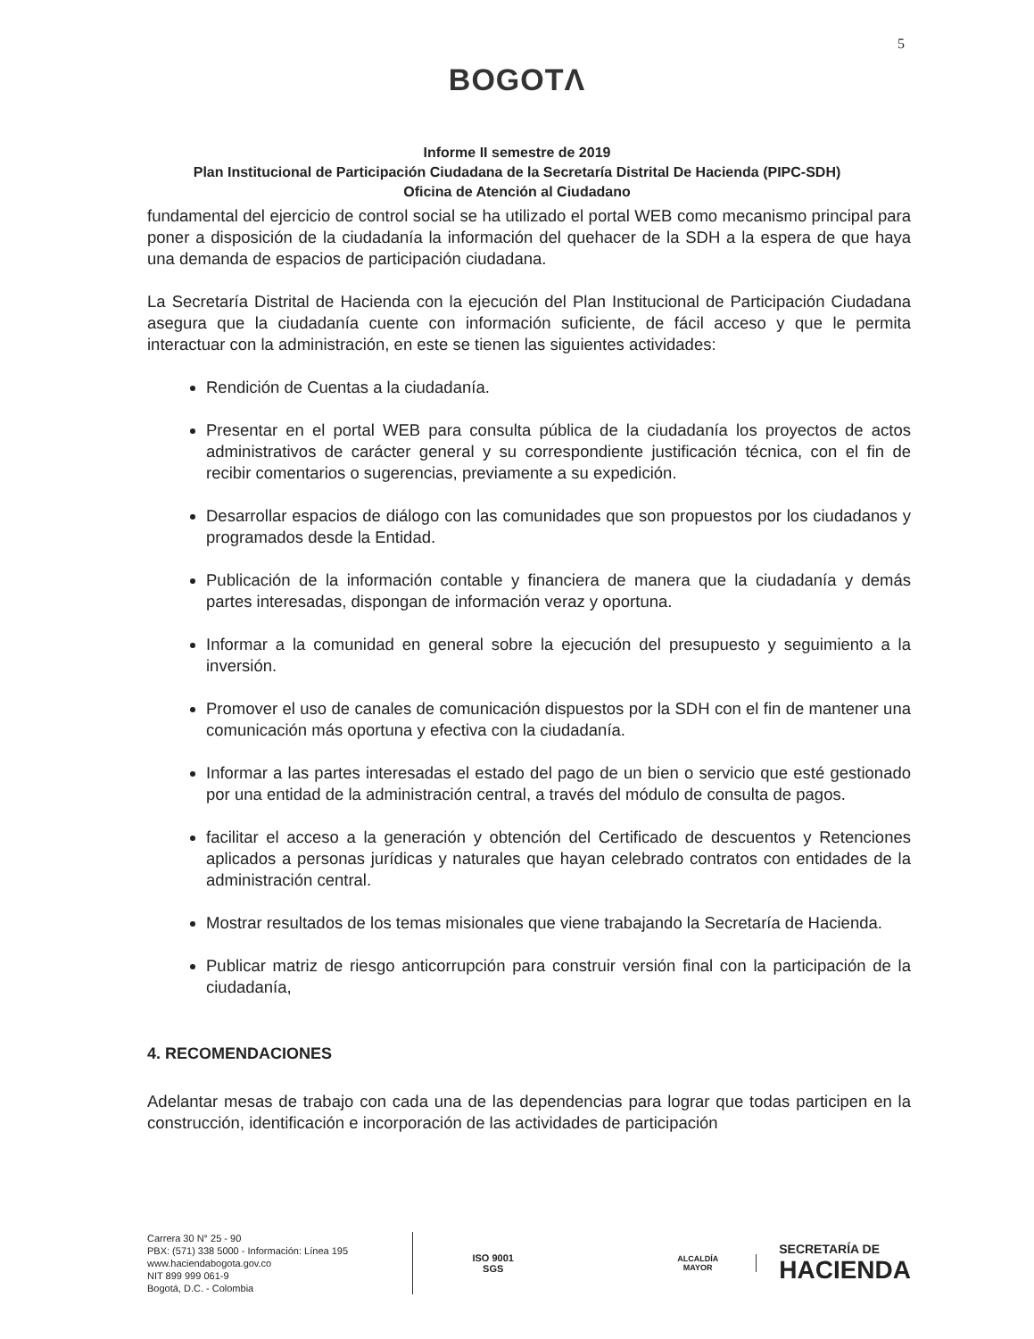5
BOGOTΛ
Informe II semestre de 2019
Plan Institucional de Participación Ciudadana de la Secretaría Distrital De Hacienda (PIPC-SDH)
Oficina de Atención al Ciudadano
fundamental del ejercicio de control social se ha utilizado el portal WEB como mecanismo principal para poner a disposición de la ciudadanía la información del quehacer de la SDH a la espera de que haya una demanda de espacios de participación ciudadana.
La Secretaría Distrital de Hacienda con la ejecución del Plan Institucional de Participación Ciudadana asegura que la ciudadanía cuente con información suficiente, de fácil acceso y que le permita interactuar con la administración, en este se tienen las siguientes actividades:
Rendición de Cuentas a la ciudadanía.
Presentar en el portal WEB para consulta pública de la ciudadanía los proyectos de actos administrativos de carácter general y su correspondiente justificación técnica, con el fin de recibir comentarios o sugerencias, previamente a su expedición.
Desarrollar espacios de diálogo con las comunidades que son propuestos por los ciudadanos y programados desde la Entidad.
Publicación de la información contable y financiera de manera que la ciudadanía y demás partes interesadas, dispongan de información veraz y oportuna.
Informar a la comunidad en general sobre la ejecución del presupuesto y seguimiento a la inversión.
Promover el uso de canales de comunicación dispuestos por la SDH con el fin de mantener una comunicación más oportuna y efectiva con la ciudadanía.
Informar a las partes interesadas el estado del pago de un bien o servicio que esté gestionado por una entidad de la administración central, a través del módulo de consulta de pagos.
facilitar el acceso a la generación y obtención del Certificado de descuentos y Retenciones aplicados a personas jurídicas y naturales que hayan celebrado contratos con entidades de la administración central.
Mostrar resultados de los temas misionales que viene trabajando la Secretaría de Hacienda.
Publicar matriz de riesgo anticorrupción para construir versión final con la participación de la ciudadanía,
4. RECOMENDACIONES
Adelantar mesas de trabajo con cada una de las dependencias para lograr que todas participen en la construcción, identificación e incorporación de las actividades de participación
Carrera 30 N° 25 - 90
PBX: (571) 338 5000 - Información: Línea 195
www.haciendabogota.gov.co
NIT 899 999 061-9
Bogotá, D.C. - Colombia
ISO 9001
SGS
ALCALDÍA MAYOR
SECRETARÍA DE
HACIENDA